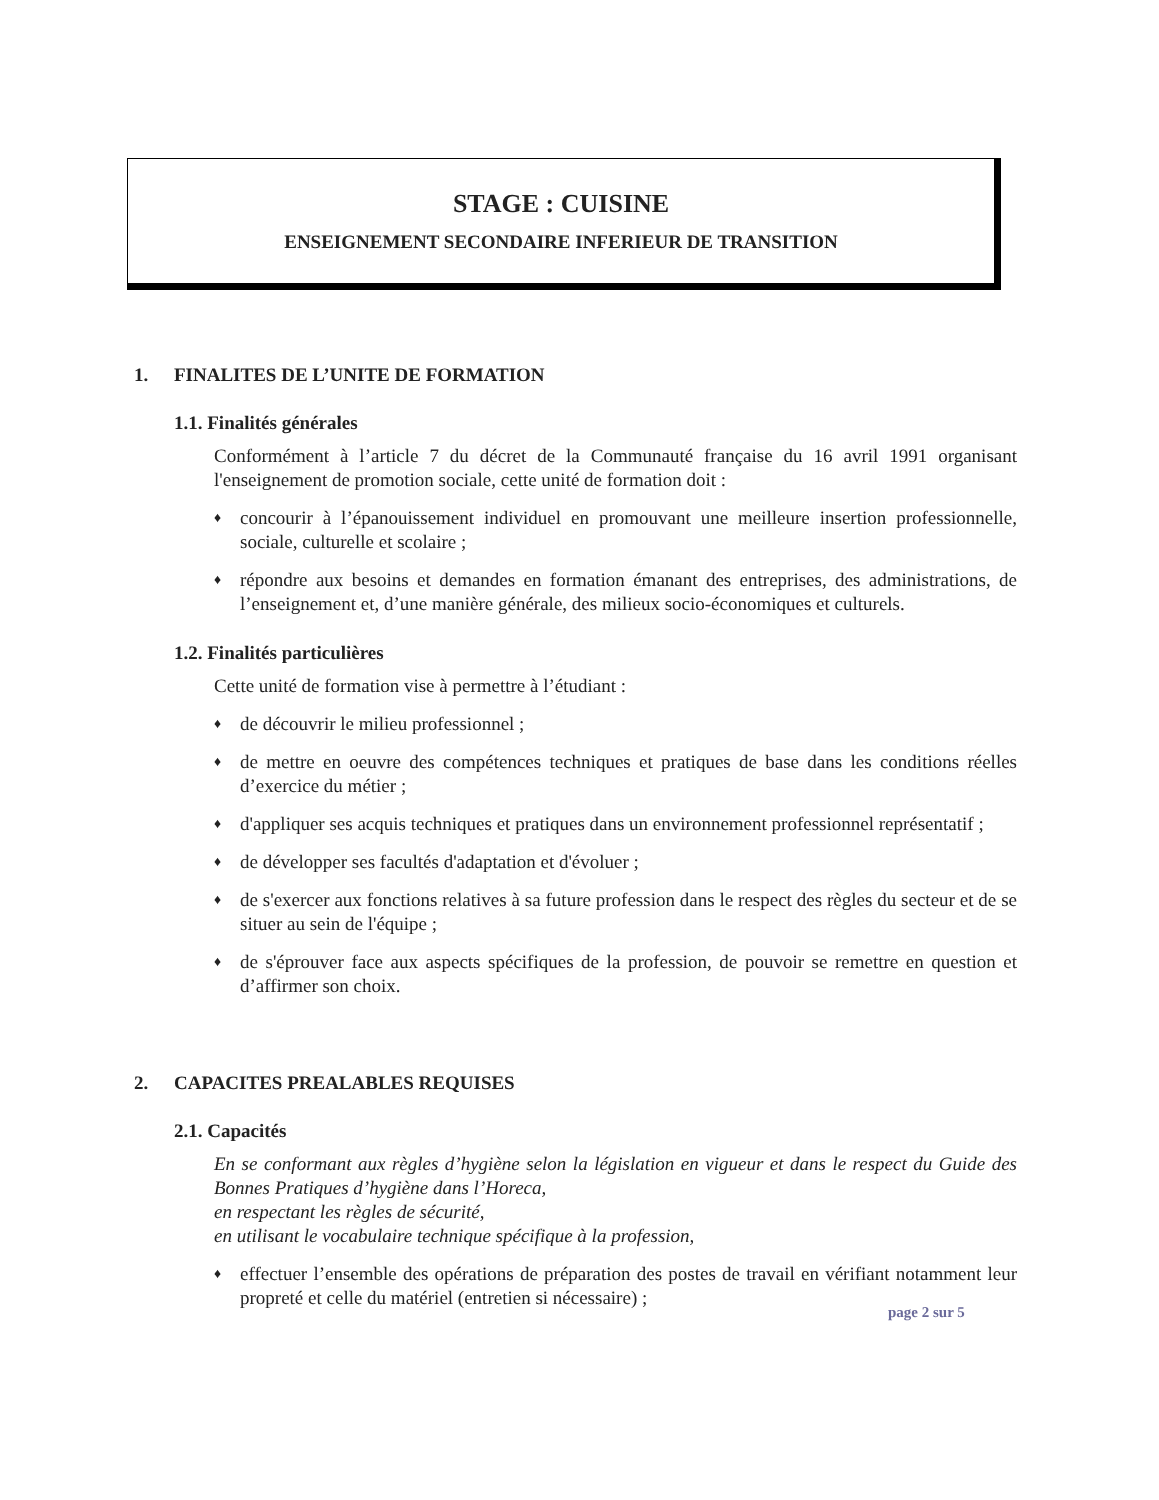STAGE : CUISINE
ENSEIGNEMENT SECONDAIRE INFERIEUR DE TRANSITION
1. FINALITES DE L’UNITE DE FORMATION
1.1. Finalités générales
Conformément à l’article 7 du décret de la Communauté française du 16 avril 1991 organisant l'enseignement de promotion sociale, cette unité de formation doit :
♦
concourir à l’épanouissement individuel en promouvant une meilleure insertion professionnelle, sociale, culturelle et scolaire ;
♦
répondre aux besoins et demandes en formation émanant des entreprises, des administrations, de l’enseignement et, d’une manière générale, des milieux socio-économiques et culturels.
1.2. Finalités particulières
Cette unité de formation vise à permettre à l’étudiant :
♦
de découvrir le milieu professionnel ;
♦
de mettre en oeuvre des compétences techniques et pratiques de base dans les conditions réelles d’exercice du métier ;
♦
d'appliquer ses acquis techniques et pratiques dans un environnement professionnel représentatif ;
♦
de développer ses facultés d'adaptation et d'évoluer ;
♦
de s'exercer aux fonctions relatives à sa future profession dans le respect des règles du secteur et de se situer au sein de l'équipe ;
♦
de s'éprouver face aux aspects spécifiques de la profession, de pouvoir se remettre en question et d’affirmer son choix.
2. CAPACITES PREALABLES REQUISES
2.1. Capacités
En se conformant aux règles d’hygiène selon la législation en vigueur et dans le respect du Guide des Bonnes Pratiques d’hygiène dans l’Horeca,
en respectant les règles de sécurité,
en utilisant le vocabulaire technique spécifique à la profession,
♦
effectuer l’ensemble des opérations de préparation des postes de travail en vérifiant notamment leur propreté et celle du matériel (entretien si nécessaire) ;
page 2 sur 5